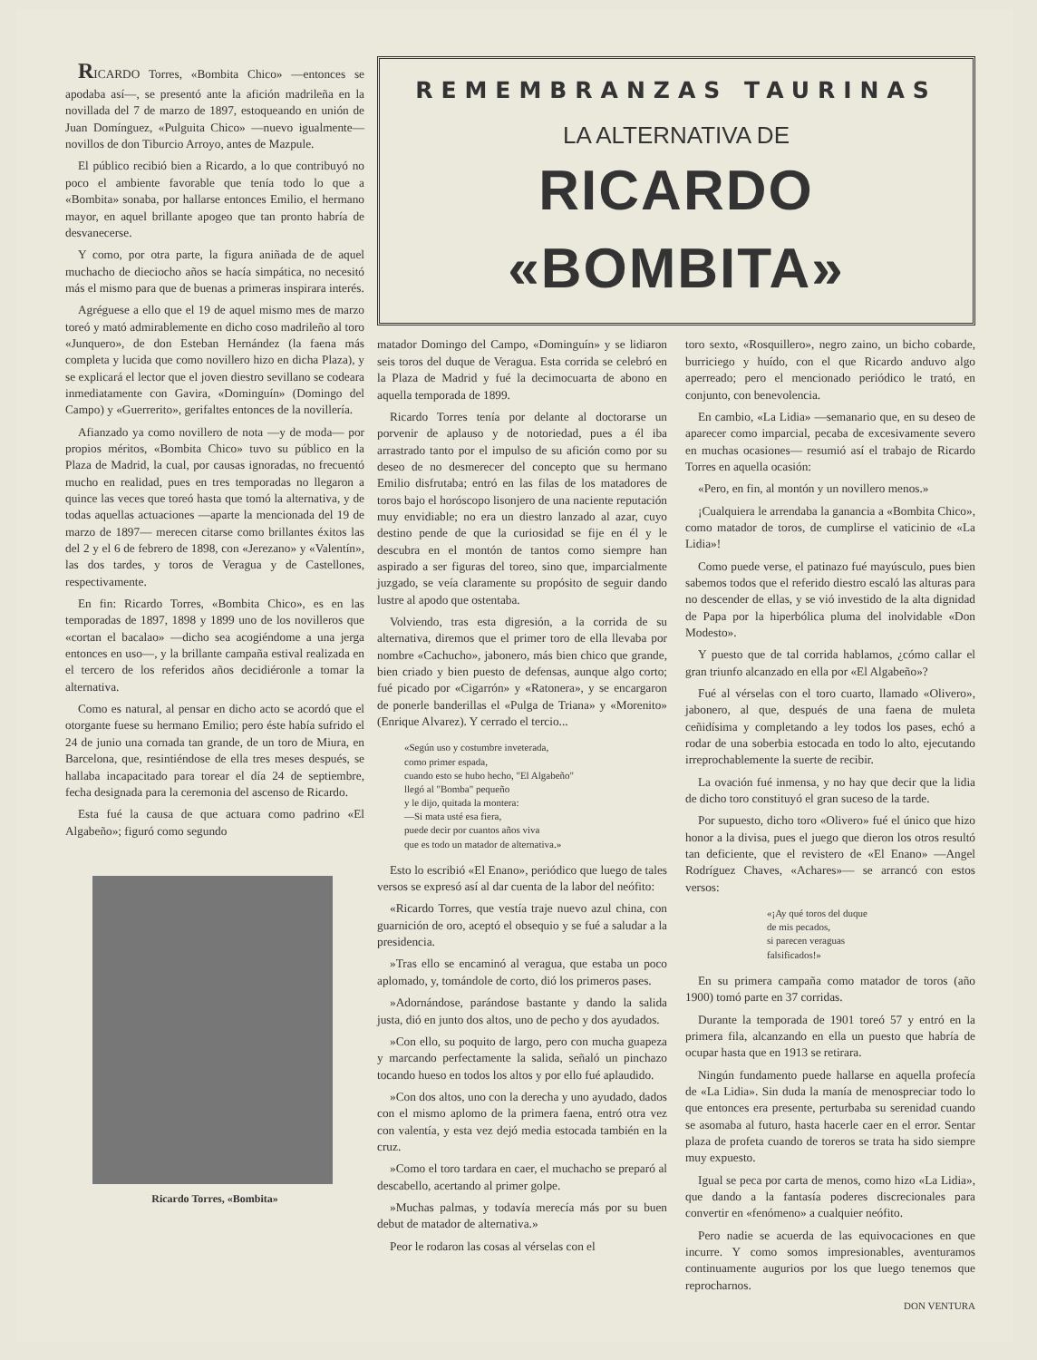RICARDO Torres, «Bombita Chico» —entonces se apodaba así—, se presentó ante la afición madrileña en la novillada del 7 de marzo de 1897, estoqueando en unión de Juan Domínguez, «Pulguita Chico» —nuevo igualmente— novillos de don Tiburcio Arroyo, antes de Mazpule.
El público recibió bien a Ricardo, a lo que contribuyó no poco el ambiente favorable que tenía todo lo que a «Bombita» sonaba, por hallarse entonces Emilio, el hermano mayor, en aquel brillante apogeo que tan pronto habría de desvanecerse.
Y como, por otra parte, la figura aniñada de de aquel muchacho de dieciocho años se hacía simpática, no necesitó más el mismo para que de buenas a primeras inspirara interés.
Agréguese a ello que el 19 de aquel mismo mes de marzo toreó y mató admirablemente en dicho coso madrileño al toro «Junquero», de don Esteban Hernández (la faena más completa y lucida que como novillero hizo en dicha Plaza), y se explicará el lector que el joven diestro sevillano se codeara inmediatamente con Gavira, «Dominguín» (Domingo del Campo) y «Guerrerito», gerifaltes entonces de la novillería.
Afianzado ya como novillero de nota —y de moda— por propios méritos, «Bombita Chico» tuvo su público en la Plaza de Madrid, la cual, por causas ignoradas, no frecuentó mucho en realidad, pues en tres temporadas no llegaron a quince las veces que toreó hasta que tomó la alternativa, y de todas aquellas actuaciones —aparte la mencionada del 19 de marzo de 1897— merecen citarse como brillantes éxitos las del 2 y el 6 de febrero de 1898, con «Jerezano» y «Valentín», las dos tardes, y toros de Veragua y de Castellones, respectivamente.
En fin: Ricardo Torres, «Bombita Chico», es en las temporadas de 1897, 1898 y 1899 uno de los novilleros que «cortan el bacalao» —dicho sea acogiéndome a una jerga entonces en uso—, y la brillante campaña estival realizada en el tercero de los referidos años decidiéronle a tomar la alternativa.
Como es natural, al pensar en dicho acto se acordó que el otorgante fuese su hermano Emilio; pero éste había sufrido el 24 de junio una cornada tan grande, de un toro de Miura, en Barcelona, que, resintiéndose de ella tres meses después, se hallaba incapacitado para torear el día 24 de septiembre, fecha designada para la ceremonia del ascenso de Ricardo.
Esta fué la causa de que actuara como padrino «El Algabeño»; figuró como segundo
Ricardo Torres, «Bombita»
REMEMBRANZAS TAURINAS
LA ALTERNATIVA DE
RICARDO «BOMBITA»
matador Domingo del Campo, «Dominguín» y se lidiaron seis toros del duque de Veragua. Esta corrida se celebró en la Plaza de Madrid y fué la decimocuarta de abono en aquella temporada de 1899.
Ricardo Torres tenía por delante al doctorarse un porvenir de aplauso y de notoriedad, pues a él iba arrastrado tanto por el impulso de su afición como por su deseo de no desmerecer del concepto que su hermano Emilio disfrutaba; entró en las filas de los matadores de toros bajo el horóscopo lisonjero de una naciente reputación muy envidiable; no era un diestro lanzado al azar, cuyo destino pende de que la curiosidad se fije en él y le descubra en el montón de tantos como siempre han aspirado a ser figuras del toreo, sino que, imparcialmente juzgado, se veía claramente su propósito de seguir dando lustre al apodo que ostentaba.
Volviendo, tras esta digresión, a la corrida de su alternativa, diremos que el primer toro de ella llevaba por nombre «Cachucho», jabonero, más bien chico que grande, bien criado y bien puesto de defensas, aunque algo corto; fué picado por «Cigarrón» y «Ratonera», y se encargaron de ponerle banderillas el «Pulga de Triana» y «Morenito» (Enrique Alvarez). Y cerrado el tercio...
«Según uso y costumbre inveterada,
como primer espada,
cuando esto se hubo hecho, "El Algabeño"
llegó al "Bomba" pequeño
y le dijo, quitada la montera:
—Si mata usté esa fiera,
puede decir por cuantos años viva
que es todo un matador de alternativa.»
Esto lo escribió «El Enano», periódico que luego de tales versos se expresó así al dar cuenta de la labor del neófito:
«Ricardo Torres, que vestía traje nuevo azul china, con guarnición de oro, aceptó el obsequio y se fué a saludar a la presidencia.
»Tras ello se encaminó al veragua, que estaba un poco aplomado, y, tomándole de corto, dió los primeros pases.
»Adornándose, parándose bastante y dando la salida justa, dió en junto dos altos, uno de pecho y dos ayudados.
»Con ello, su poquito de largo, pero con mucha guapeza y marcando perfectamente la salida, señaló un pinchazo tocando hueso en todos los altos y por ello fué aplaudido.
»Con dos altos, uno con la derecha y uno ayudado, dados con el mismo aplomo de la primera faena, entró otra vez con valentía, y esta vez dejó media estocada también en la cruz.
»Como el toro tardara en caer, el muchacho se preparó al descabello, acertando al primer golpe.
»Muchas palmas, y todavía merecía más por su buen debut de matador de alternativa.»
Peor le rodaron las cosas al vérselas con el
toro sexto, «Rosquillero», negro zaino, un bicho cobarde, burriciego y huído, con el que Ricardo anduvo algo aperreado; pero el mencionado periódico le trató, en conjunto, con benevolencia.
En cambio, «La Lidia» —semanario que, en su deseo de aparecer como imparcial, pecaba de excesivamente severo en muchas ocasiones— resumió así el trabajo de Ricardo Torres en aquella ocasión:
«Pero, en fin, al montón y un novillero menos.»
¡Cualquiera le arrendaba la ganancia a «Bombita Chico», como matador de toros, de cumplirse el vaticinio de «La Lidia»!
Como puede verse, el patinazo fué mayúsculo, pues bien sabemos todos que el referido diestro escaló las alturas para no descender de ellas, y se vió investido de la alta dignidad de Papa por la hiperbólica pluma del inolvidable «Don Modesto».
Y puesto que de tal corrida hablamos, ¿cómo callar el gran triunfo alcanzado en ella por «El Algabeño»?
Fué al vérselas con el toro cuarto, llamado «Olivero», jabonero, al que, después de una faena de muleta ceñidísima y completando a ley todos los pases, echó a rodar de una soberbia estocada en todo lo alto, ejecutando irreprochablemente la suerte de recibir.
La ovación fué inmensa, y no hay que decir que la lidia de dicho toro constituyó el gran suceso de la tarde.
Por supuesto, dicho toro «Olivero» fué el único que hizo honor a la divisa, pues el juego que dieron los otros resultó tan deficiente, que el revistero de «El Enano» —Angel Rodríguez Chaves, «Achares»— se arrancó con estos versos:
«¡Ay qué toros del duque
de mis pecados,
si parecen veraguas
falsificados!»
En su primera campaña como matador de toros (año 1900) tomó parte en 37 corridas.
Durante la temporada de 1901 toreó 57 y entró en la primera fila, alcanzando en ella un puesto que habría de ocupar hasta que en 1913 se retirara.
Ningún fundamento puede hallarse en aquella profecía de «La Lidia». Sin duda la manía de menospreciar todo lo que entonces era presente, perturbaba su serenidad cuando se asomaba al futuro, hasta hacerle caer en el error. Sentar plaza de profeta cuando de toreros se trata ha sido siempre muy expuesto.
Igual se peca por carta de menos, como hizo «La Lidia», que dando a la fantasía poderes discrecionales para convertir en «fenómeno» a cualquier neófito.
Pero nadie se acuerda de las equivocaciones en que incurre. Y como somos impresionables, aventuramos continuamente augurios por los que luego tenemos que reprocharnos.
DON VENTURA